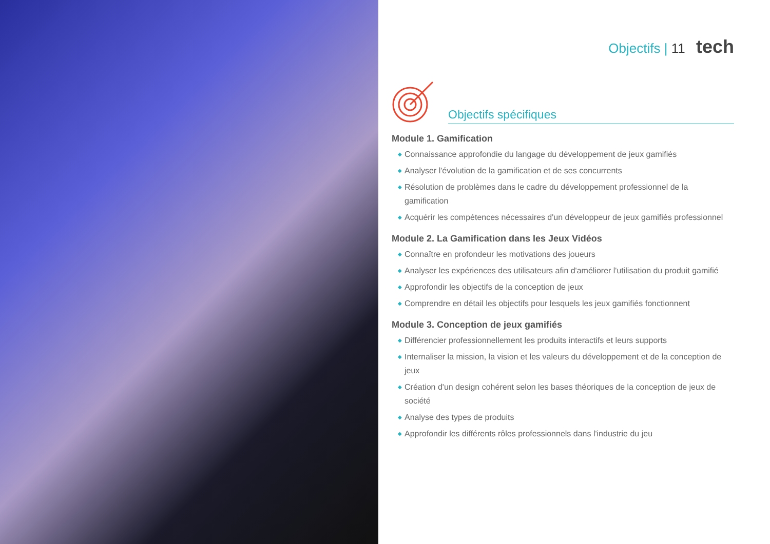Objectifs | 11 tech
Objectifs spécifiques
Module 1. Gamification
◆ Connaissance approfondie du langage du développement de jeux gamifiés
◆ Analyser l'évolution de la gamification et de ses concurrents
◆ Résolution de problèmes dans le cadre du développement professionnel de la gamification
◆ Acquérir les compétences nécessaires d'un développeur de jeux gamifiés professionnel
Module 2. La Gamification dans les Jeux Vidéos
◆ Connaître en profondeur les motivations des joueurs
◆ Analyser les expériences des utilisateurs afin d'améliorer l'utilisation du produit gamifié
◆ Approfondir les objectifs de la conception de jeux
◆ Comprendre en détail les objectifs pour lesquels les jeux gamifiés fonctionnent
Module 3. Conception de jeux gamifiés
◆ Différencier professionnellement les produits interactifs et leurs supports
◆ Internaliser la mission, la vision et les valeurs du développement et de la conception de jeux
◆ Création d'un design cohérent selon les bases théoriques de la conception de jeux de société
◆ Analyse des types de produits
◆ Approfondir les différents rôles professionnels dans l'industrie du jeu